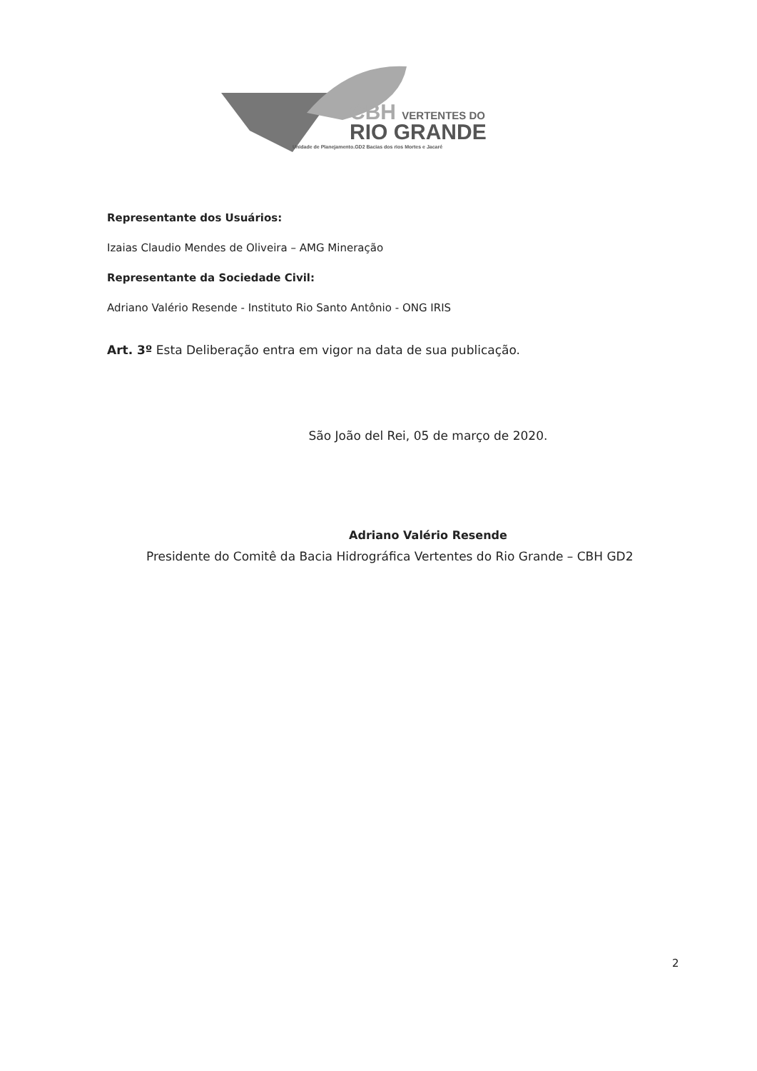CBH VERTENTES DO
RIO GRANDE
Unidade de Planejamento.GD2 Bacias dos rios Mortes e Jacaré
Representante dos Usuários:
Izaias Claudio Mendes de Oliveira – AMG Mineração
Representante da Sociedade Civil:
Adriano Valério Resende - Instituto Rio Santo Antônio - ONG IRIS
Art. 3º Esta Deliberação entra em vigor na data de sua publicação.
São João del Rei, 05 de março de 2020.
Adriano Valério Resende
Presidente do Comitê da Bacia Hidrográfica Vertentes do Rio Grande – CBH GD2
2